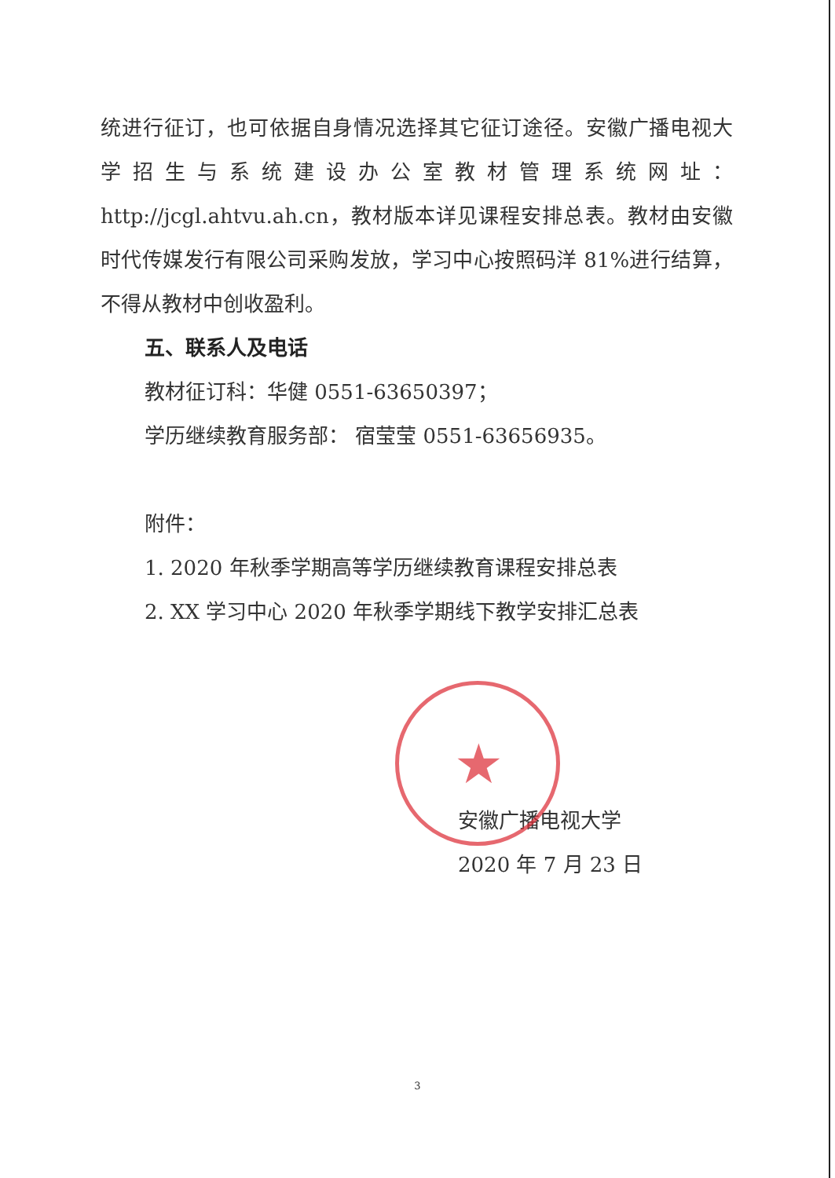统进行征订，也可依据自身情况选择其它征订途径。安徽广播电视大学招生与系统建设办公室教材管理系统网址：http://jcgl.ahtvu.ah.cn，教材版本详见课程安排总表。教材由安徽时代传媒发行有限公司采购发放，学习中心按照码洋 81%进行结算，不得从教材中创收盈利。
五、联系人及电话
教材征订科：华健 0551-63650397；
学历继续教育服务部： 宿莹莹 0551-63656935。
附件：
1. 2020 年秋季学期高等学历继续教育课程安排总表
2. XX 学习中心 2020 年秋季学期线下教学安排汇总表
★
安徽广播电视大学
2020 年 7 月 23 日
3